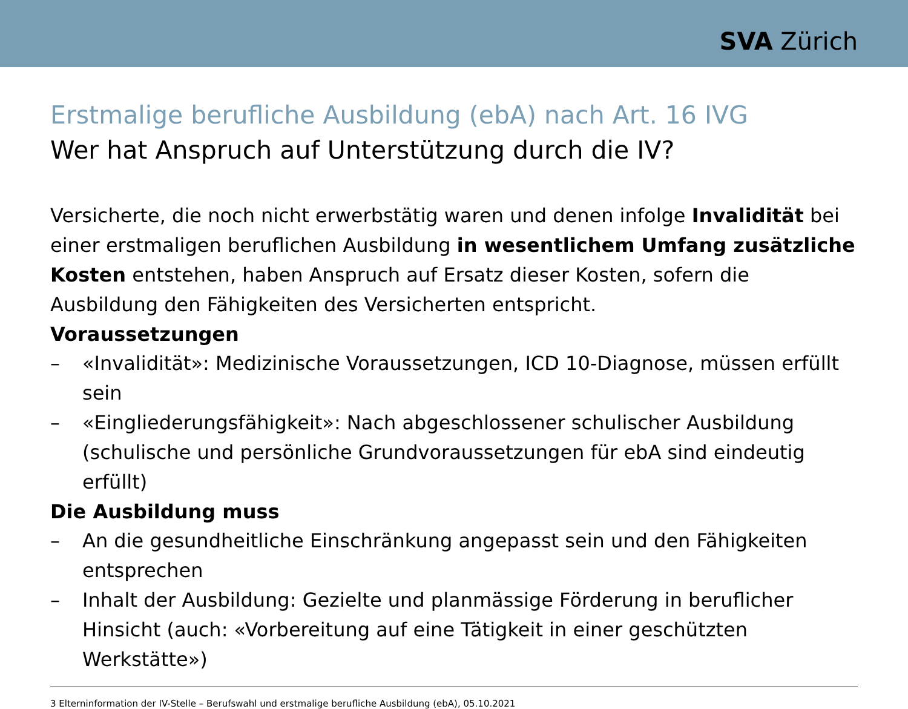SVA Zürich
Erstmalige berufliche Ausbildung (ebA) nach Art. 16 IVG
Wer hat Anspruch auf Unterstützung durch die IV?
Versicherte, die noch nicht erwerbstätig waren und denen infolge Invalidität bei einer erstmaligen beruflichen Ausbildung in wesentlichem Umfang zusätzliche Kosten entstehen, haben Anspruch auf Ersatz dieser Kosten, sofern die Ausbildung den Fähigkeiten des Versicherten entspricht.
Voraussetzungen
– «Invalidität»: Medizinische Voraussetzungen, ICD 10-Diagnose, müssen erfüllt sein
– «Eingliederungsfähigkeit»: Nach abgeschlossener schulischer Ausbildung (schulische und persönliche Grundvoraussetzungen für ebA sind eindeutig erfüllt)
Die Ausbildung muss
– An die gesundheitliche Einschränkung angepasst sein und den Fähigkeiten entsprechen
– Inhalt der Ausbildung: Gezielte und planmässige Förderung in beruflicher Hinsicht (auch: «Vorbereitung auf eine Tätigkeit in einer geschützten Werkstätte»)
3 Elterninformation der IV-Stelle – Berufswahl und erstmalige berufliche Ausbildung (ebA), 05.10.2021